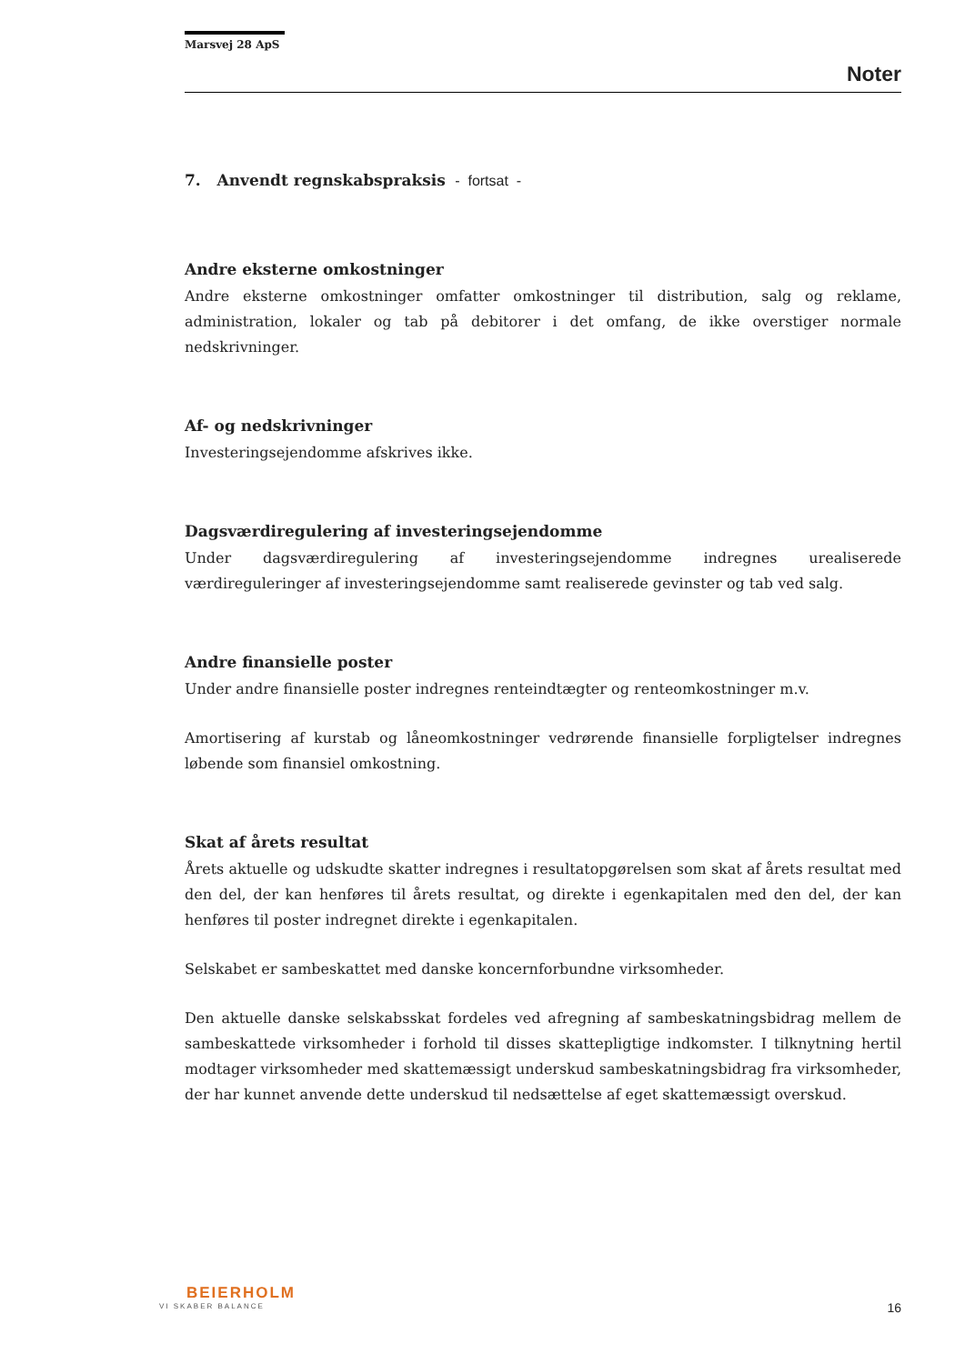Marsvej 28 ApS
Noter
7. Anvendt regnskabspraksis - fortsat -
Andre eksterne omkostninger
Andre eksterne omkostninger omfatter omkostninger til distribution, salg og reklame, administration, lokaler og tab på debitorer i det omfang, de ikke overstiger normale nedskrivninger.
Af- og nedskrivninger
Investeringsejendomme afskrives ikke.
Dagsværdiregulering af investeringsejendomme
Under dagsværdiregulering af investeringsejendomme indregnes urealiserede værdireguleringer af investeringsejendomme samt realiserede gevinster og tab ved salg.
Andre finansielle poster
Under andre finansielle poster indregnes renteindtægter og renteomkostninger m.v.
Amortisering af kurstab og låneomkostninger vedrørende finansielle forpligtelser indregnes løbende som finansiel omkostning.
Skat af årets resultat
Årets aktuelle og udskudte skatter indregnes i resultatopgørelsen som skat af årets resultat med den del, der kan henføres til årets resultat, og direkte i egenkapitalen med den del, der kan henføres til poster indregnet direkte i egenkapitalen.
Selskabet er sambeskattet med danske koncernforbundne virksomheder.
Den aktuelle danske selskabsskat fordeles ved afregning af sambeskatningsbidrag mellem de sambeskattede virksomheder i forhold til disses skattepligtige indkomster. I tilknytning hertil modtager virksomheder med skattemæssigt underskud sambeskatningsbidrag fra virksomheder, der har kunnet anvende dette underskud til nedsættelse af eget skattemæssigt overskud.
BEIERHOLM
VI SKABER BALANCE
16